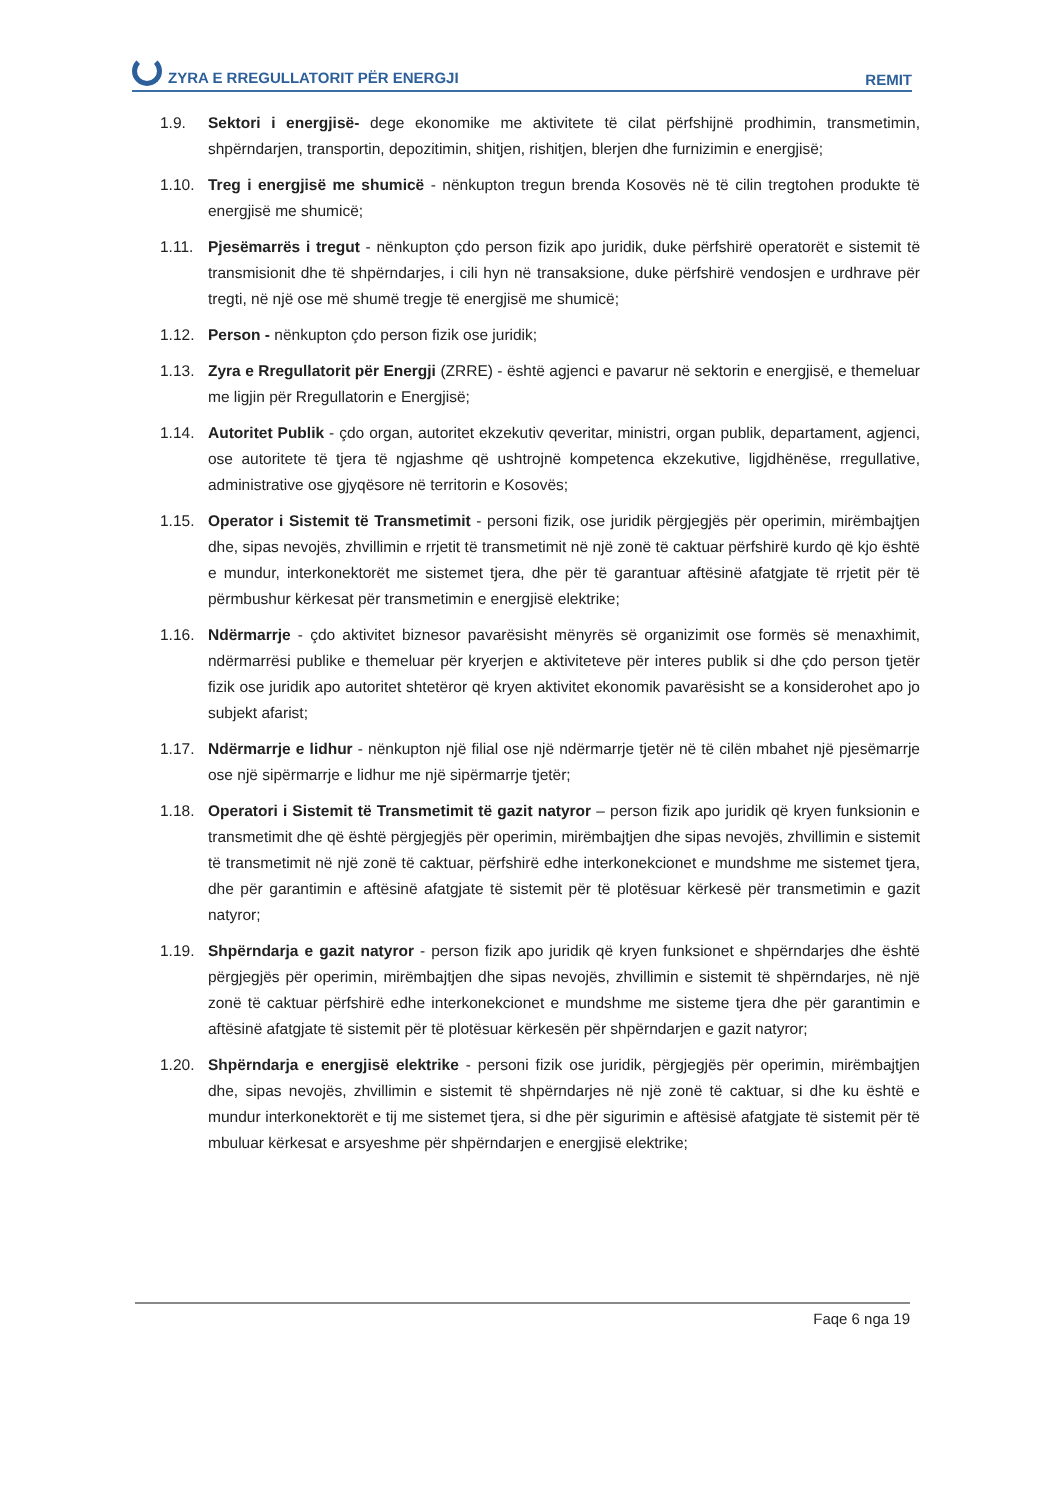ZYRA E RREGULLATORIT PËR ENERGJI
REMIT
1.9. Sektori i energjisë- dege ekonomike me aktivitete të cilat përfshijnë prodhimin, transmetimin, shpërndarjen, transportin, depozitimin, shitjen, rishitjen, blerjen dhe furnizimin e energjisë;
1.10. Treg i energjisë me shumicë - nënkupton tregun brenda Kosovës në të cilin tregtohen produkte të energjisë me shumicë;
1.11. Pjesëmarrës i tregut - nënkupton çdo person fizik apo juridik, duke përfshirë operatorët e sistemit të transmisionit dhe të shpërndarjes, i cili hyn në transaksione, duke përfshirë vendosjen e urdhrave për tregti, në një ose më shumë tregje të energjisë me shumicë;
1.12. Person - nënkupton çdo person fizik ose juridik;
1.13. Zyra e Rregullatorit për Energji (ZRRE) - është agjenci e pavarur në sektorin e energjisë, e themeluar me ligjin për Rregullatorin e Energjisë;
1.14. Autoritet Publik - çdo organ, autoritet ekzekutiv qeveritar, ministri, organ publik, departament, agjenci, ose autoritete të tjera të ngjashme që ushtrojnë kompetenca ekzekutive, ligjdhënëse, rregullative, administrative ose gjyqësore në territorin e Kosovës;
1.15. Operator i Sistemit të Transmetimit - personi fizik, ose juridik përgjegjës për operimin, mirëmbajtjen dhe, sipas nevojës, zhvillimin e rrjetit të transmetimit në një zonë të caktuar përfshirë kurdo që kjo është e mundur, interkonektorët me sistemet tjera, dhe për të garantuar aftësinë afatgjate të rrjetit për të përmbushur kërkesat për transmetimin e energjisë elektrike;
1.16. Ndërmarrje - çdo aktivitet biznesor pavarësisht mënyrës së organizimit ose formës së menaxhimit, ndërmarrësi publike e themeluar për kryerjen e aktiviteteve për interes publik si dhe çdo person tjetër fizik ose juridik apo autoritet shtetëror që kryen aktivitet ekonomik pavarësisht se a konsiderohet apo jo subjekt afarist;
1.17. Ndërmarrje e lidhur - nënkupton një filial ose një ndërmarrje tjetër në të cilën mbahet një pjesëmarrje ose një sipërmarrje e lidhur me një sipërmarrje tjetër;
1.18. Operatori i Sistemit të Transmetimit të gazit natyror – person fizik apo juridik që kryen funksionin e transmetimit dhe që është përgjegjës për operimin, mirëmbajtjen dhe sipas nevojës, zhvillimin e sistemit të transmetimit në një zonë të caktuar, përfshirë edhe interkonekcionet e mundshme me sistemet tjera, dhe për garantimin e aftësinë afatgjate të sistemit për të plotësuar kërkesë për transmetimin e gazit natyror;
1.19. Shpërndarja e gazit natyror - person fizik apo juridik që kryen funksionet e shpërndarjes dhe është përgjegjës për operimin, mirëmbajtjen dhe sipas nevojës, zhvillimin e sistemit të shpërndarjes, në një zonë të caktuar përfshirë edhe interkonekcionet e mundshme me sisteme tjera dhe për garantimin e aftësinë afatgjate të sistemit për të plotësuar kërkesën për shpërndarjen e gazit natyror;
1.20. Shpërndarja e energjisë elektrike - personi fizik ose juridik, përgjegjës për operimin, mirëmbajtjen dhe, sipas nevojës, zhvillimin e sistemit të shpërndarjes në një zonë të caktuar, si dhe ku është e mundur interkonektorët e tij me sistemet tjera, si dhe për sigurimin e aftësisë afatgjate të sistemit për të mbuluar kërkesat e arsyeshme për shpërndarjen e energjisë elektrike;
Faqe 6 nga 19